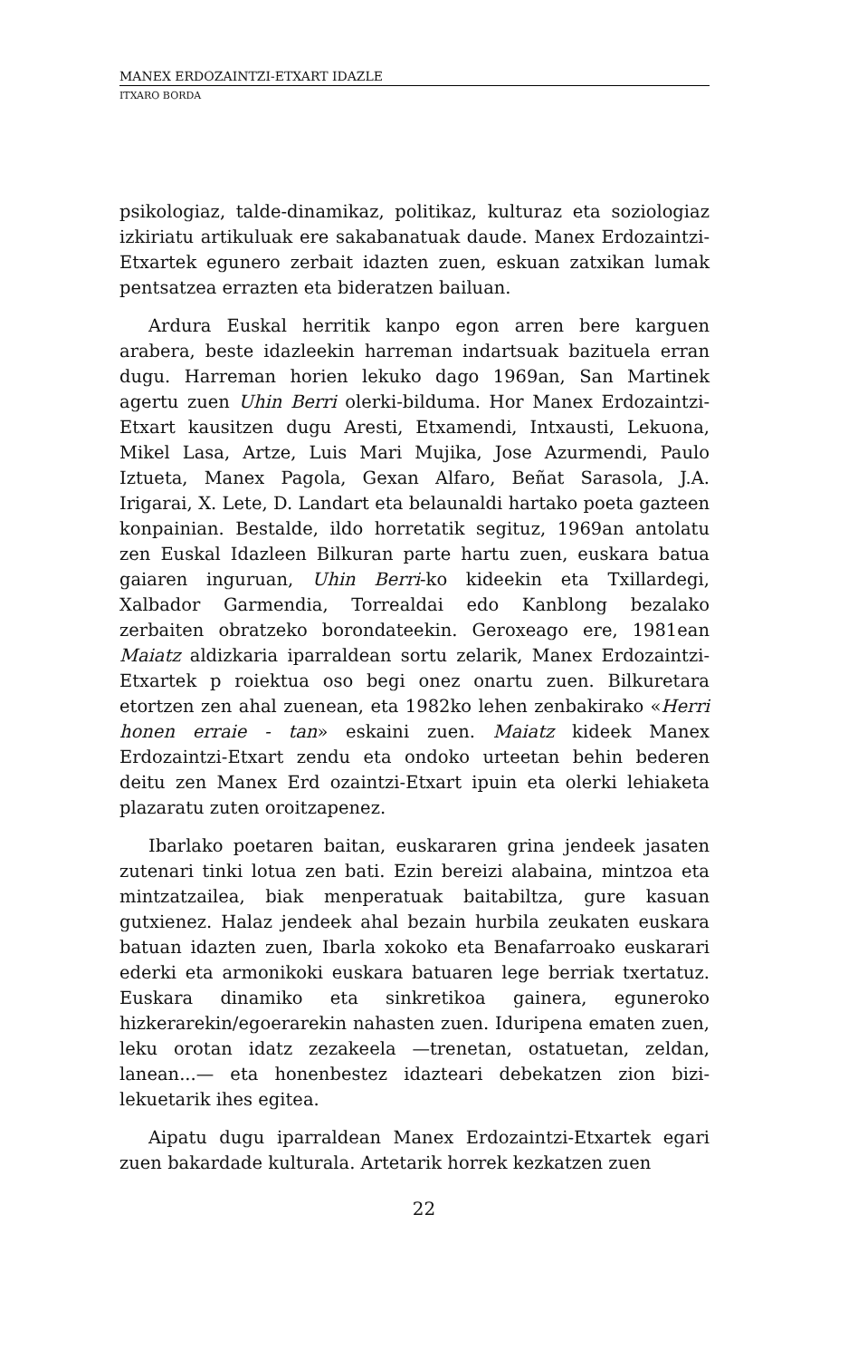MANEX ERDOZAINTZI-ETXART IDAZLE
ITXARO BORDA
psikologiaz, talde-dinamikaz, politikaz, kulturaz eta soziologiaz izkiriatu artikuluak ere sakabanatuak daude. Manex Erdozaintzi-Etxartek egunero zerbait idazten zuen, eskuan zatxikan lumak pentsatzea errazten eta bideratzen bailuan.
Ardura Euskal herritik kanpo egon arren bere karguen arabera, beste idazleekin harreman indartsuak bazituela erran dugu. Harreman horien lekuko dago 1969an, San Martinek agertu zuen Uhin Berri olerki-bilduma. Hor Manex Erdozaintzi-Etxart kausitzen dugu Aresti, Etxamendi, Intxausti, Lekuona, Mikel Lasa, Artze, Luis Mari Mujika, Jose Azurmendi, Paulo Iztueta, Manex Pagola, Gexan Alfaro, Beñat Sarasola, J.A. Irigarai, X. Lete, D. Landart eta belaunaldi hartako poeta gazteen konpainian. Bestalde, ildo horretatik segituz, 1969an antolatu zen Euskal Idazleen Bilkuran parte hartu zuen, euskara batua gaiaren inguruan, Uhin Berri-ko kideekin eta Txillardegi, Xalbador Garmendia, Torrealdai edo Kanblong bezalako zerbaiten obratzeko borondateekin. Geroxeago ere, 1981ean Maiatz aldizkaria iparraldean sortu zelarik, Manex Erdozaintzi-Etxartek p roiektua oso begi onez onartu zuen. Bilkuretara etortzen zen ahal zuenean, eta 1982ko lehen zenbakirako «Herri honen erraie - tan» eskaini zuen. Maiatz kideek Manex Erdozaintzi-Etxart zendu eta ondoko urteetan behin bederen deitu zen Manex Erd ozaintzi-Etxart ipuin eta olerki lehiaketa plazaratu zuten oroitzapenez.
Ibarlako poetaren baitan, euskararen grina jendeek jasaten zutenari tinki lotua zen bati. Ezin bereizi alabaina, mintzoa eta mintzatzailea, biak menperatuak baitabiltza, gure kasuan gutxienez. Halaz jendeek ahal bezain hurbila zeukaten euskara batuan idazten zuen, Ibarla xokoko eta Benafarroako euskarari ederki eta armonikoki euskara batuaren lege berriak txertatuz. Euskara dinamiko eta sinkretikoa gainera, eguneroko hizkerarekin/egoerarekin nahasten zuen. Iduripena ematen zuen, leku orotan idatz zezakeela —trenetan, ostatuetan, zeldan, lanean...— eta honenbestez idazteari debekatzen zion bizi-lekuetarik ihes egitea.
Aipatu dugu iparraldean Manex Erdozaintzi-Etxartek egari zuen bakardade kulturala. Artetarik horrek kezkatzen zuen
22